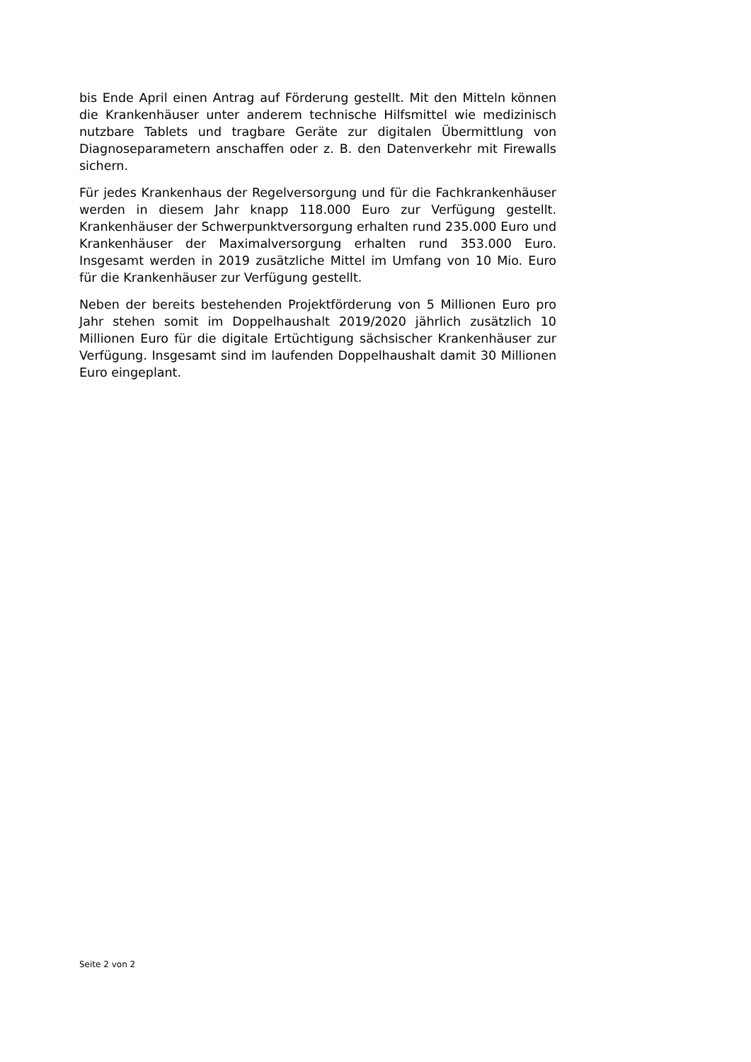bis Ende April einen Antrag auf Förderung gestellt. Mit den Mitteln können die Krankenhäuser unter anderem technische Hilfsmittel wie medizinisch nutzbare Tablets und tragbare Geräte zur digitalen Übermittlung von Diagnoseparametern anschaffen oder z. B. den Datenverkehr mit Firewalls sichern.
Für jedes Krankenhaus der Regelversorgung und für die Fachkrankenhäuser werden in diesem Jahr knapp 118.000 Euro zur Verfügung gestellt. Krankenhäuser der Schwerpunktversorgung erhalten rund 235.000 Euro und Krankenhäuser der Maximalversorgung erhalten rund 353.000 Euro. Insgesamt werden in 2019 zusätzliche Mittel im Umfang von 10 Mio. Euro für die Krankenhäuser zur Verfügung gestellt.
Neben der bereits bestehenden Projektförderung von 5 Millionen Euro pro Jahr stehen somit im Doppelhaushalt 2019/2020 jährlich zusätzlich 10 Millionen Euro für die digitale Ertüchtigung sächsischer Krankenhäuser zur Verfügung. Insgesamt sind im laufenden Doppelhaushalt damit 30 Millionen Euro eingeplant.
Seite 2 von 2